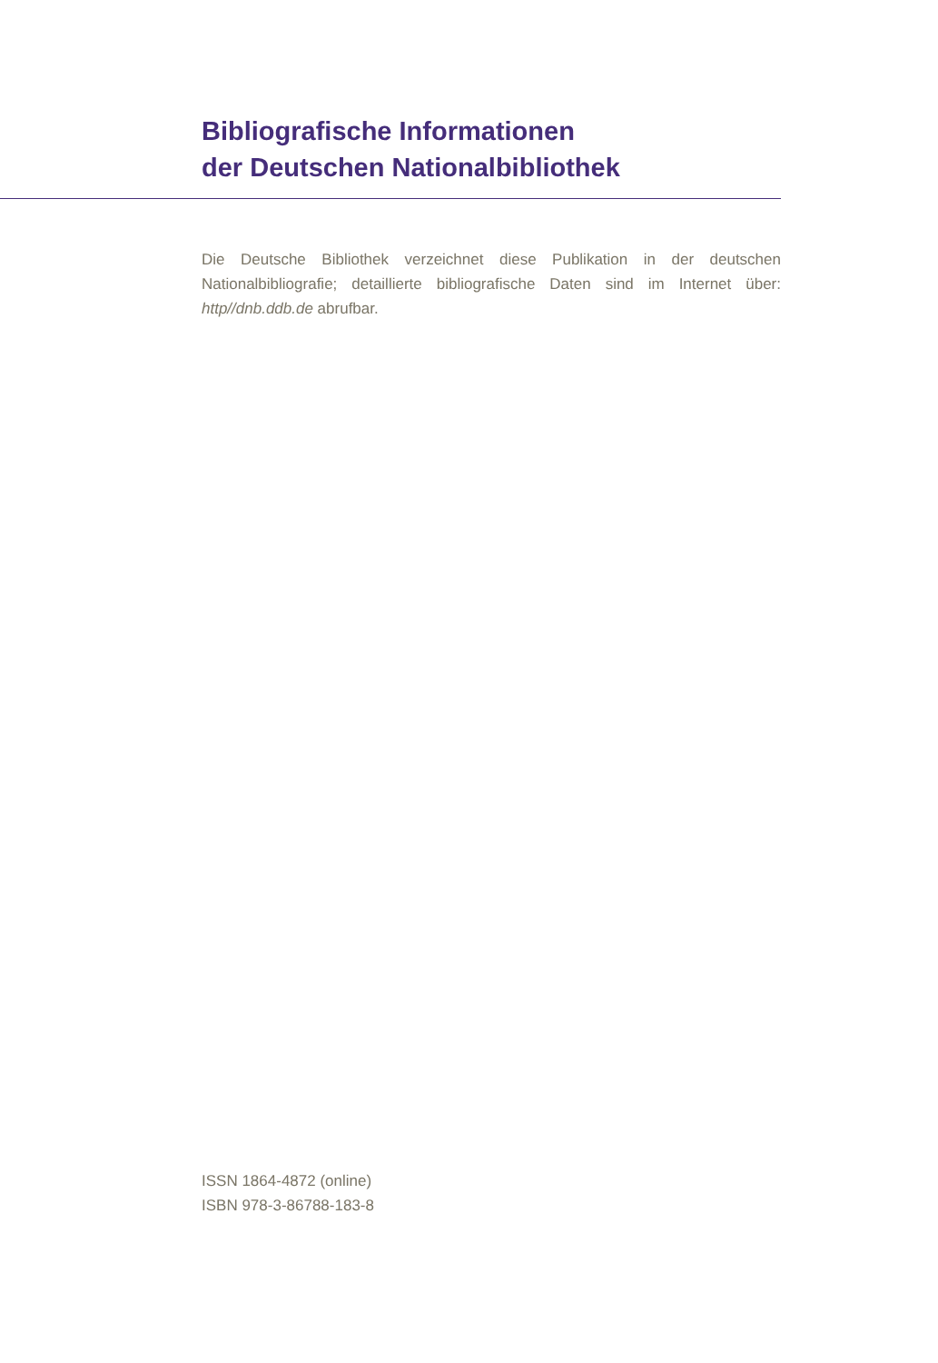Bibliografische Informationen
der Deutschen Nationalbibliothek
Die Deutsche Bibliothek verzeichnet diese Publikation in der deutschen Nationalbibliografie; detaillierte bibliografische Daten sind im Internet über: http//dnb.ddb.de abrufbar.
ISSN 1864-4872 (online)
ISBN 978-3-86788-183-8